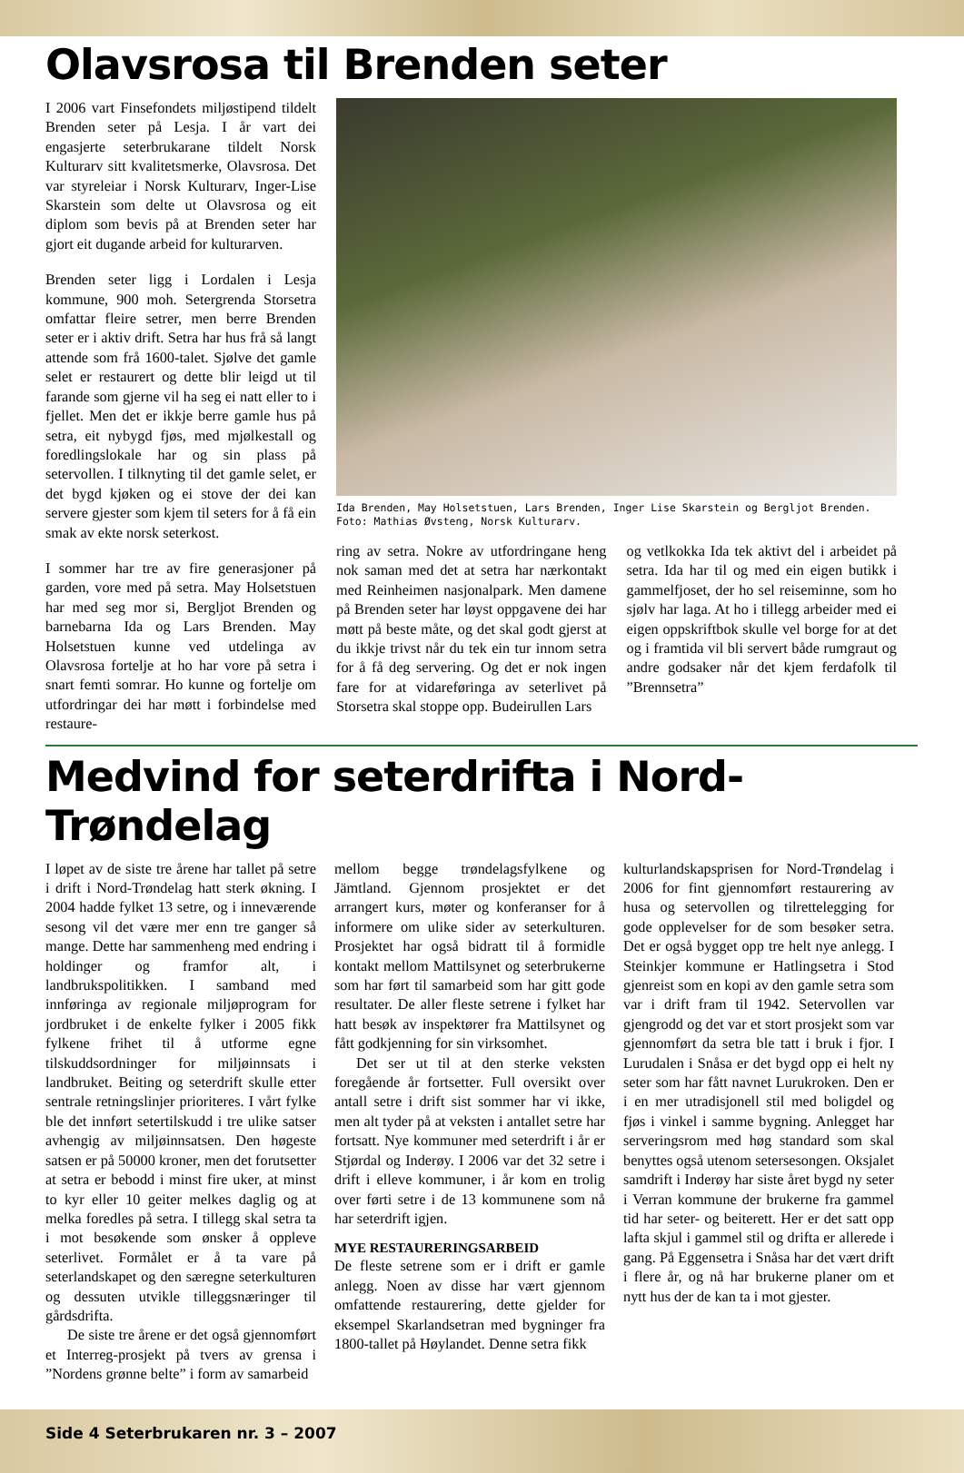Olavsrosa til Brenden seter
I 2006 vart Finsefondets miljøstipend tildelt Brenden seter på Lesja. I år vart dei engasjerte seterbrukarane tildelt Norsk Kulturarv sitt kvalitetsmerke, Olavsrosa. Det var styreleiar i Norsk Kulturarv, Inger-Lise Skarstein som delte ut Olavsrosa og eit diplom som bevis på at Brenden seter har gjort eit dugande arbeid for kulturarven.
Brenden seter ligg i Lordalen i Lesja kommune, 900 moh. Setergrenda Storsetra omfattar fleire setrer, men berre Brenden seter er i aktiv drift. Setra har hus frå så langt attende som frå 1600-talet. Sjølve det gamle selet er restaurert og dette blir leigd ut til farande som gjerne vil ha seg ei natt eller to i fjellet. Men det er ikkje berre gamle hus på setra, eit nybygd fjøs, med mjølkestall og foredlingslokale har og sin plass på setervollen. I tilknyting til det gamle selet, er det bygd kjøken og ei stove der dei kan servere gjester som kjem til seters for å få ein smak av ekte norsk seterkost.
I sommer har tre av fire generasjoner på garden, vore med på setra. May Holsetstuen har med seg mor si, Bergljot Brenden og barnebarna Ida og Lars Brenden. May Holsetstuen kunne ved utdelinga av Olavsrosa fortelje at ho har vore på setra i snart femti somrar. Ho kunne og fortelje om utfordringar dei har møtt i forbindelse med restaure-
Ida Brenden, May Holsetstuen, Lars Brenden, Inger Lise Skarstein og Bergljot Brenden. Foto: Mathias Øvsteng, Norsk Kulturarv.
ring av setra. Nokre av utfordringane heng nok saman med det at setra har nærkontakt med Reinheimen nasjonalpark. Men damene på Brenden seter har løyst oppgavene dei har møtt på beste måte, og det skal godt gjerst at du ikkje trivst når du tek ein tur innom setra for å få deg servering. Og det er nok ingen fare for at vidareføringa av seterlivet på Storsetra skal stoppe opp. Budeirullen Lars
og vetlkokka Ida tek aktivt del i arbeidet på setra. Ida har til og med ein eigen butikk i gammelfjoset, der ho sel reiseminne, som ho sjølv har laga. At ho i tillegg arbeider med ei eigen oppskriftbok skulle vel borge for at det og i framtida vil bli servert både rumgraut og andre godsaker når det kjem ferdafolk til ”Brennsetra”
Medvind for seterdrifta i Nord-Trøndelag
I løpet av de siste tre årene har tallet på setre i drift i Nord-Trøndelag hatt sterk økning. I 2004 hadde fylket 13 setre, og i inneværende sesong vil det være mer enn tre ganger så mange. Dette har sammenheng med endring i holdinger og framfor alt, i landbrukspolitikken. I samband med innføringa av regionale miljøprogram for jordbruket i de enkelte fylker i 2005 fikk fylkene frihet til å utforme egne tilskuddsordninger for miljøinnsats i landbruket. Beiting og seterdrift skulle etter sentrale retningslinjer prioriteres. I vårt fylke ble det innført setertilskudd i tre ulike satser avhengig av miljøinnsatsen. Den høgeste satsen er på 50000 kroner, men det forutsetter at setra er bebodd i minst fire uker, at minst to kyr eller 10 geiter melkes daglig og at melka foredles på setra. I tillegg skal setra ta i mot besøkende som ønsker å oppleve seterlivet. Formålet er å ta vare på seterlandskapet og den særegne seterkulturen og dessuten utvikle tilleggsnæringer til gårdsdrifta.
De siste tre årene er det også gjennomført et Interreg-prosjekt på tvers av grensa i ”Nordens grønne belte” i form av samarbeid
mellom begge trøndelagsfylkene og Jämtland. Gjennom prosjektet er det arrangert kurs, møter og konferanser for å informere om ulike sider av seterkulturen. Prosjektet har også bidratt til å formidle kontakt mellom Mattilsynet og seterbrukerne som har ført til samarbeid som har gitt gode resultater. De aller fleste setrene i fylket har hatt besøk av inspektører fra Mattilsynet og fått godkjenning for sin virksomhet.
Det ser ut til at den sterke veksten foregående år fortsetter. Full oversikt over antall setre i drift sist sommer har vi ikke, men alt tyder på at veksten i antallet setre har fortsatt. Nye kommuner med seterdrift i år er Stjørdal og Inderøy. I 2006 var det 32 setre i drift i elleve kommuner, i år kom en trolig over førti setre i de 13 kommunene som nå har seterdrift igjen.
MYE RESTAURERINGSARBEID
De fleste setrene som er i drift er gamle anlegg. Noen av disse har vært gjennom omfattende restaurering, dette gjelder for eksempel Skarlandsetran med bygninger fra 1800-tallet på Høylandet. Denne setra fikk
kulturlandskapsprisen for Nord-Trøndelag i 2006 for fint gjennomført restaurering av husa og setervollen og tilrettelegging for gode opplevelser for de som besøker setra. Det er også bygget opp tre helt nye anlegg. I Steinkjer kommune er Hatlingsetra i Stod gjenreist som en kopi av den gamle setra som var i drift fram til 1942. Setervollen var gjengrodd og det var et stort prosjekt som var gjennomført da setra ble tatt i bruk i fjor. I Lurudalen i Snåsa er det bygd opp ei helt ny seter som har fått navnet Lurukroken. Den er i en mer utradisjonell stil med boligdel og fjøs i vinkel i samme bygning. Anlegget har serveringsrom med høg standard som skal benyttes også utenom setersesongen. Oksjalet samdrift i Inderøy har siste året bygd ny seter i Verran kommune der brukerne fra gammel tid har seter- og beiterett. Her er det satt opp lafta skjul i gammel stil og drifta er allerede i gang. På Eggensetra i Snåsa har det vært drift i flere år, og nå har brukerne planer om et nytt hus der de kan ta i mot gjester.
Side 4 Seterbrukaren nr. 3 – 2007